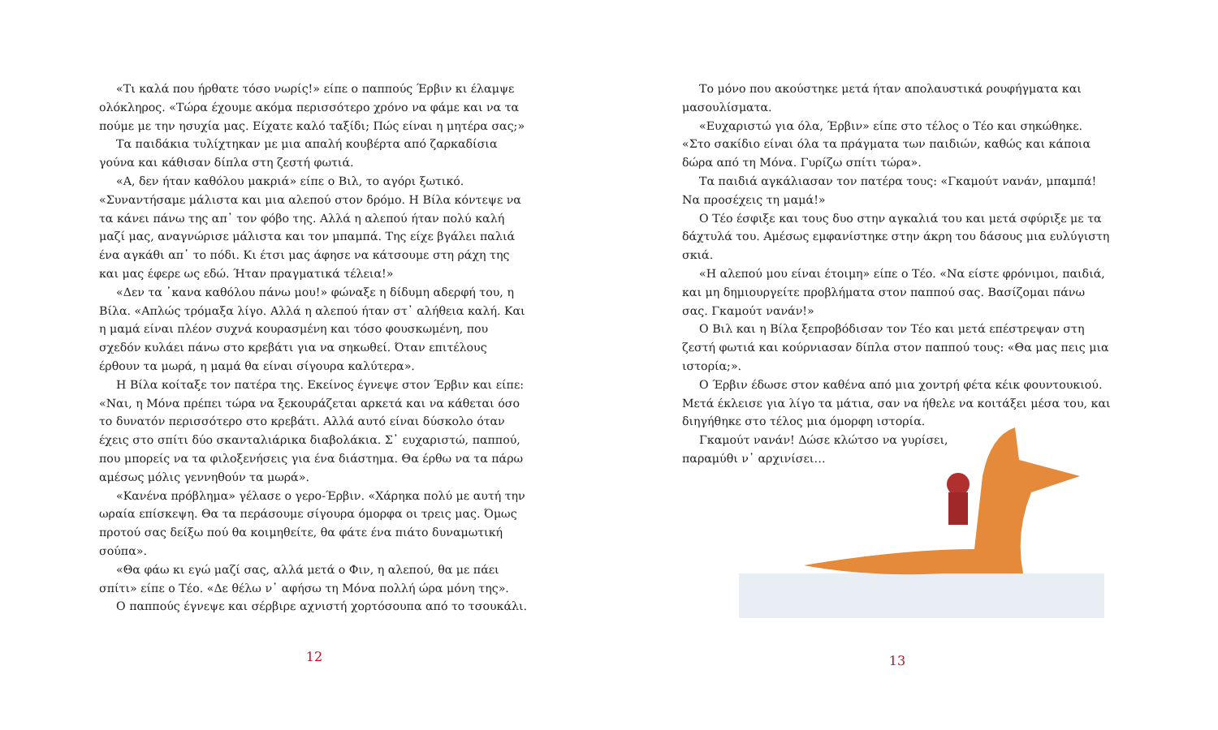«Τι καλά που ήρθατε τόσο νωρίς!» είπε ο παππούς Έρβιν κι έλαμψε ολόκληρος. «Τώρα έχουμε ακόμα περισσότερο χρόνο να φάμε και να τα πούμε με την ησυχία μας. Είχατε καλό ταξίδι; Πώς είναι η μητέρα σας;»
Τα παιδάκια τυλίχτηκαν με μια απαλή κουβέρτα από ζαρκαδίσια γούνα και κάθισαν δίπλα στη ζεστή φωτιά.
«Α, δεν ήταν καθόλου μακριά» είπε ο Βιλ, το αγόρι ξωτικό. «Συναντήσαμε μάλιστα και μια αλεπού στον δρόμο. Η Βίλα κόντεψε να τα κάνει πάνω της απ᾽ τον φόβο της. Αλλά η αλεπού ήταν πολύ καλή μαζί μας, αναγνώρισε μάλιστα και τον μπαμπά. Της είχε βγάλει παλιά ένα αγκάθι απ᾽ το πόδι. Κι έτσι μας άφησε να κάτσουμε στη ράχη της και μας έφερε ως εδώ. Ήταν πραγματικά τέλεια!»
«Δεν τα ᾽κανα καθόλου πάνω μου!» φώναξε η δίδυμη αδερφή του, η Βίλα. «Απλώς τρόμαξα λίγο. Αλλά η αλεπού ήταν στ᾽ αλήθεια καλή. Και η μαμά είναι πλέον συχνά κουρασμένη και τόσο φουσκωμένη, που σχεδόν κυλάει πάνω στο κρεβάτι για να σηκωθεί. Όταν επιτέλους έρθουν τα μωρά, η μαμά θα είναι σίγουρα καλύτερα».
Η Βίλα κοίταξε τον πατέρα της. Εκείνος έγνεψε στον Έρβιν και είπε: «Ναι, η Μόνα πρέπει τώρα να ξεκουράζεται αρκετά και να κάθεται όσο το δυνατόν περισσότερο στο κρεβάτι. Αλλά αυτό είναι δύσκολο όταν έχεις στο σπίτι δύο σκανταλιάρικα διαβολάκια. Σ᾽ ευχαριστώ, παππού, που μπορείς να τα φιλοξενήσεις για ένα διάστημα. Θα έρθω να τα πάρω αμέσως μόλις γεννηθούν τα μωρά».
«Κανένα πρόβλημα» γέλασε ο γερο-Έρβιν. «Χάρηκα πολύ με αυτή την ωραία επίσκεψη. Θα τα περάσουμε σίγουρα όμορφα οι τρεις μας. Όμως προτού σας δείξω πού θα κοιμηθείτε, θα φάτε ένα πιάτο δυναμωτική σούπα».
«Θα φάω κι εγώ μαζί σας, αλλά μετά ο Φιν, η αλεπού, θα με πάει σπίτι» είπε ο Τέο. «Δε θέλω ν᾽ αφήσω τη Μόνα πολλή ώρα μόνη της».
Ο παππούς έγνεψε και σέρβιρε αχνιστή χορτόσουπα από το τσουκάλι.
12
Το μόνο που ακούστηκε μετά ήταν απολαυστικά ρουφήγματα και μασουλίσματα.
«Ευχαριστώ για όλα, Έρβιν» είπε στο τέλος ο Τέο και σηκώθηκε. «Στο σακίδιο είναι όλα τα πράγματα των παιδιών, καθώς και κάποια δώρα από τη Μόνα. Γυρίζω σπίτι τώρα».
Τα παιδιά αγκάλιασαν τον πατέρα τους: «Γκαμούτ νανάν, μπαμπά! Να προσέχεις τη μαμά!»
Ο Τέο έσφιξε και τους δυο στην αγκαλιά του και μετά σφύριξε με τα δάχτυλά του. Αμέσως εμφανίστηκε στην άκρη του δάσους μια ευλύγιστη σκιά.
«Η αλεπού μου είναι έτοιμη» είπε ο Τέο. «Να είστε φρόνιμοι, παιδιά, και μη δημιουργείτε προβλήματα στον παππού σας. Βασίζομαι πάνω σας. Γκαμούτ νανάν!»
Ο Βιλ και η Βίλα ξεπροβόδισαν τον Τέο και μετά επέστρεψαν στη ζεστή φωτιά και κούρνιασαν δίπλα στον παππού τους: «Θα μας πεις μια ιστορία;».
Ο Έρβιν έδωσε στον καθένα από μια χοντρή φέτα κέικ φουντουκιού. Μετά έκλεισε για λίγο τα μάτια, σαν να ήθελε να κοιτάξει μέσα του, και διηγήθηκε στο τέλος μια όμορφη ιστορία.
Γκαμούτ νανάν! Δώσε κλώτσο να γυρίσει,
παραμύθι ν᾽ αρχινίσει…
13